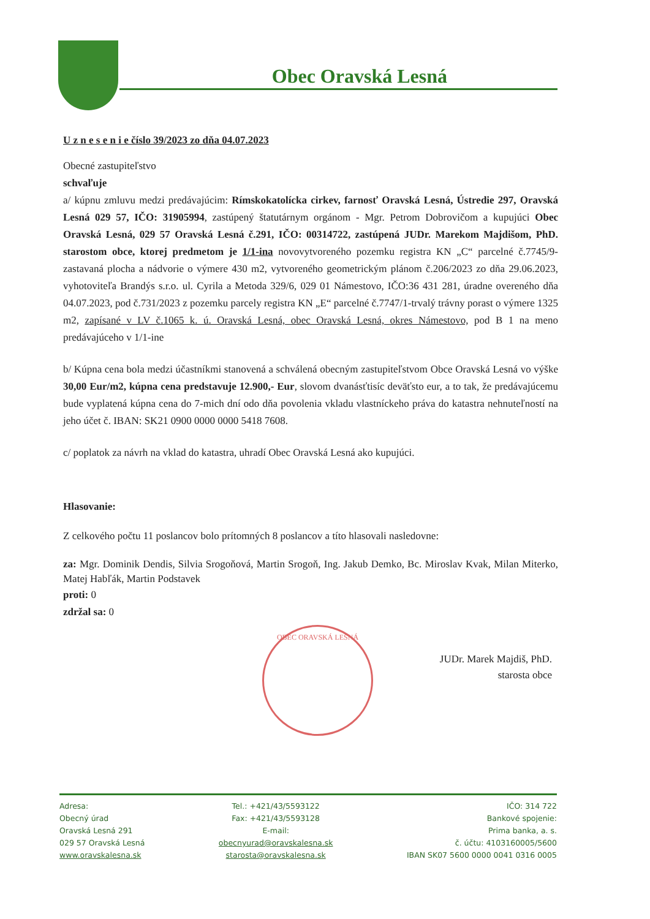Obec Oravská Lesná
U z n e s e n i e číslo 39/2023 zo dňa 04.07.2023
Obecné zastupiteľstvo
schvaľuje
a/ kúpnu zmluvu medzi predávajúcim: Rímskokatolícka cirkev, farnosť Oravská Lesná, Ústredie 297, Oravská Lesná 029 57, IČO: 31905994, zastúpený štatutárnym orgánom - Mgr. Petrom Dobrovičom a kupujúci Obec Oravská Lesná, 029 57 Oravská Lesná č.291, IČO: 00314722, zastúpená JUDr. Marekom Majdišom, PhD. starostom obce, ktorej predmetom je 1/1-ina novovytvoreného pozemku registra KN „C“ parcelné č.7745/9- zastavaná plocha a nádvorie o výmere 430 m2, vytvoreného geometrickým plánom č.206/2023 zo dňa 29.06.2023, vyhotoviteľa Brandýs s.r.o. ul. Cyrila a Metoda 329/6, 029 01 Námestovo, IČO:36 431 281, úradne overeného dňa 04.07.2023, pod č.731/2023 z pozemku parcely registra KN „E“ parcelné č.7747/1-trvalý trávny porast o výmere 1325 m2, zapísané v LV č.1065 k. ú. Oravská Lesná, obec Oravská Lesná, okres Námestovo, pod B 1 na meno predávajúceho v 1/1-ine
b/ Kúpna cena bola medzi účastníkmi stanovená a schválená obecným zastupiteľstvom Obce Oravská Lesná vo výške 30,00 Eur/m2, kúpna cena predstavuje 12.900,- Eur, slovom dvanásťtisíc deväťsto eur, a to tak, že predávajúcemu bude vyplatená kúpna cena do 7-mich dní odo dňa povolenia vkladu vlastníckeho práva do katastra nehnuteľností na jeho účet č. IBAN: SK21 0900 0000 0000 5418 7608.
c/ poplatok za návrh na vklad do katastra, uhradí Obec Oravská Lesná ako kupujúci.
Hlasovanie:
Z celkového počtu 11 poslancov bolo prítomných 8 poslancov a títo hlasovali nasledovne:
za: Mgr. Dominik Dendis, Silvia Srogoňová, Martin Srogoň, Ing. Jakub Demko, Bc. Miroslav Kvak, Milan Miterko, Matej Habľák, Martin Podstavek
proti: 0
zdržal sa: 0
JUDr. Marek Majdiš, PhD.
starosta obce
OBEC ORAVSKÁ LESNÁ
Adresa:
Obecný úrad
Oravská Lesná 291
029 57 Oravská Lesná
www.oravskalesna.sk
Tel.: +421/43/5593122
Fax: +421/43/5593128
E-mail:
obecnyurad@oravskalesna.sk
starosta@oravskalesna.sk
IČO: 314 722
Bankové spojenie:
Prima banka, a. s.
č. účtu: 4103160005/5600
IBAN SK07 5600 0000 0041 0316 0005